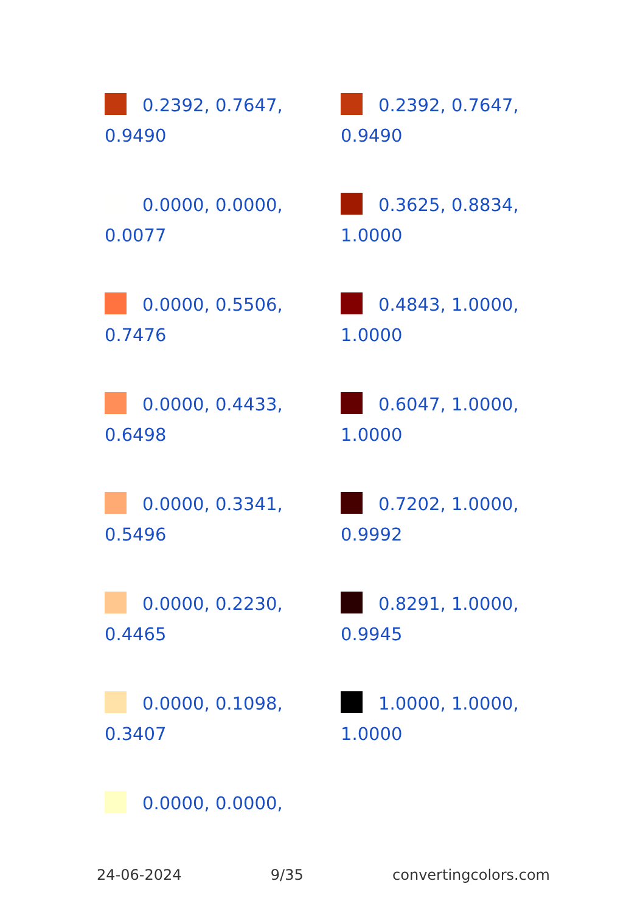0.2392, 0.7647, 0.9490
0.2392, 0.7647, 0.9490
0.0000, 0.0000, 0.0077
0.3625, 0.8834, 1.0000
0.0000, 0.5506, 0.7476
0.4843, 1.0000, 1.0000
0.0000, 0.4433, 0.6498
0.6047, 1.0000, 1.0000
0.0000, 0.3341, 0.5496
0.7202, 1.0000, 0.9992
0.0000, 0.2230, 0.4465
0.8291, 1.0000, 0.9945
0.0000, 0.1098, 0.3407
1.0000, 1.0000, 1.0000
0.0000, 0.0000,
24-06-2024 9/35 convertingcolors.com